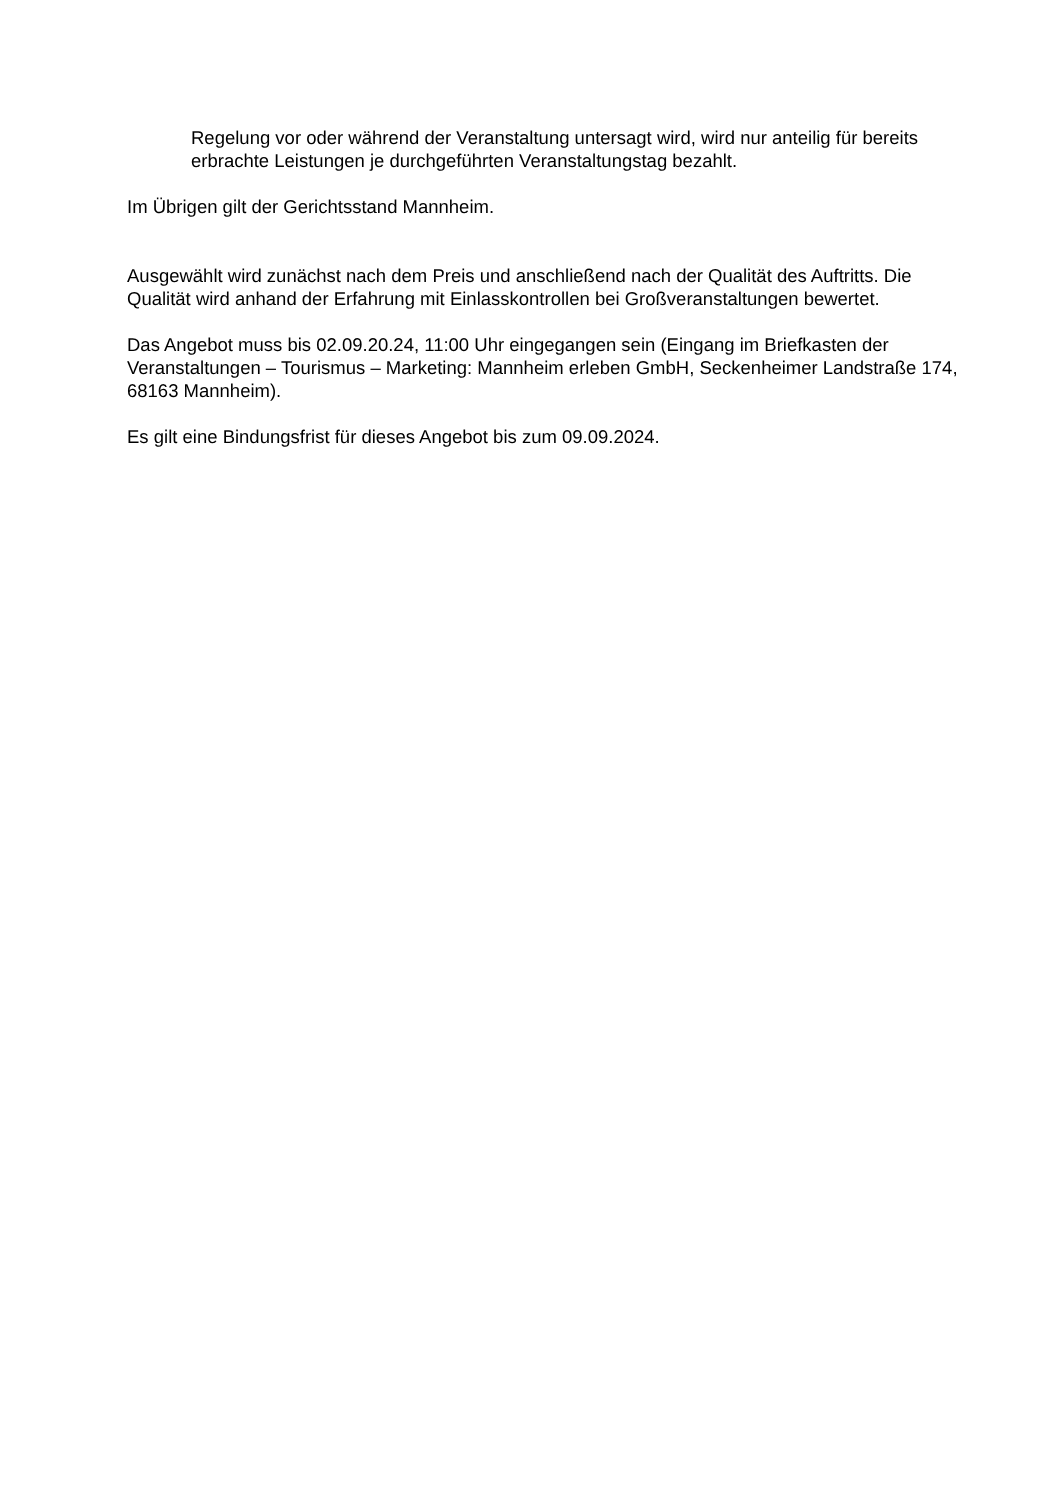Regelung vor oder während der Veranstaltung untersagt wird, wird nur anteilig für bereits erbrachte Leistungen je durchgeführten Veranstaltungstag bezahlt.
Im Übrigen gilt der Gerichtsstand Mannheim.
Ausgewählt wird zunächst nach dem Preis und anschließend nach der Qualität des Auftritts. Die Qualität wird anhand der Erfahrung mit Einlasskontrollen bei Großveranstaltungen bewertet.
Das Angebot muss bis 02.09.20.24, 11:00 Uhr eingegangen sein (Eingang im Briefkasten der Veranstaltungen – Tourismus – Marketing: Mannheim erleben GmbH, Seckenheimer Landstraße 174, 68163 Mannheim).
Es gilt eine Bindungsfrist für dieses Angebot bis zum 09.09.2024.